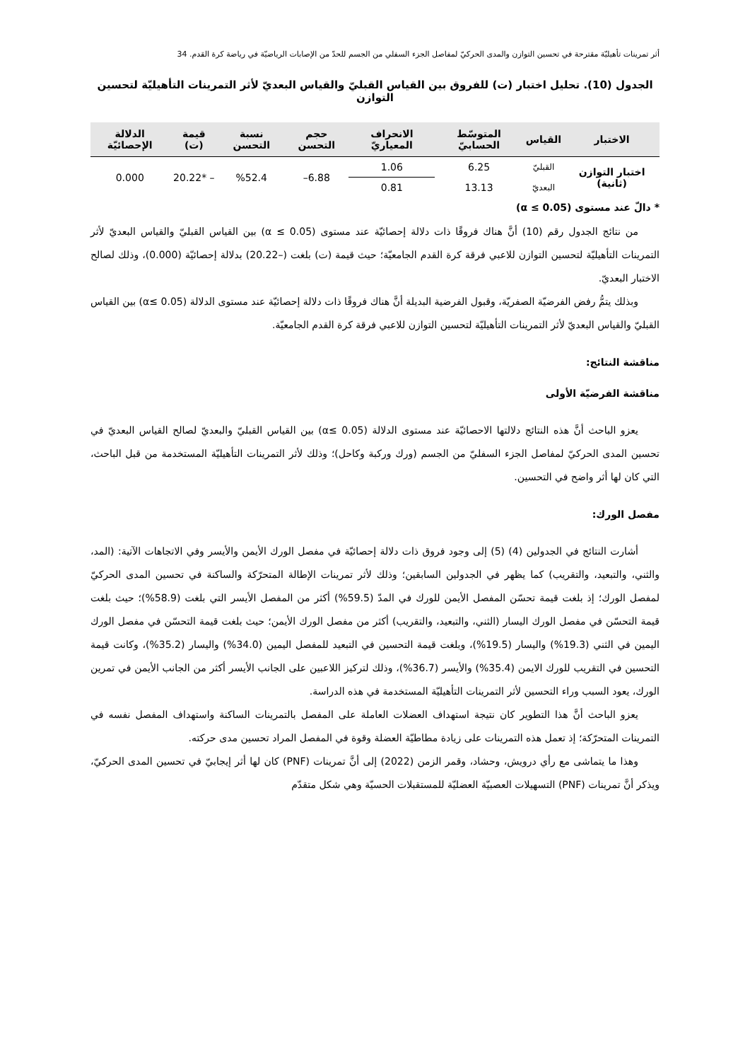أثر تمرينات تأهيليّة مقترحة في تحسين التوازن والمدى الحركيّ لمفاصل الجزء السفلي من الجسم للحدّ من الإصابات الرياضيّة في رياضة كرة القدم. 34
الجدول (10). تحليل اختبار (ت) للفروق بين القياس القبليّ والقياس البعديّ لأثر التمرينات التأهيليّة لتحسين التوازن
| الاختبار | القياس | المتوسّط الحسابيّ | الانحراف المعياريّ | حجم التحسن | نسبة التحسن | قيمة (ت) | الدلالة الإحصائيّة |
| --- | --- | --- | --- | --- | --- | --- | --- |
| اختبار التوازن (ثانية) | القبليّ | 6.25 | 1.06 | 6.88– | %52.4 | – *20.22 | 0.000 |
| | البعديّ | 13.13 | 0.81 | | | | |
* دالّ عند مستوى (α ≤ 0.05)
من نتائج الجدول رقم (10) أنَّ هناك فروقًا ذات دلالة إحصائيّة عند مستوى (α ≤ 0.05) بين القياس القبليّ والقياس البعديّ لأثر التمرينات التأهيليّة لتحسين التوازن للاعبي فرقة كرة القدم الجامعيّة؛ حيث قيمة (ت) بلغت (–20.22) بدلالة إحصائيّة (0.000)، وذلك لصالح الاختبار البعديّ.
وبذلك يتمُّ رفض الفرضيّة الصفريّة، وقبول الفرضية البديلة أنَّ هناك فروقًا ذات دلالة إحصائيّة عند مستوى الدلالة (α≤ 0.05) بين القياس القبليّ والقياس البعديّ لأثر التمرينات التأهيليّة لتحسين التوازن للاعبي فرقة كرة القدم الجامعيّة.
مناقشة النتائج:
مناقشة الفرضيّة الأولى
يعزو الباحث أنَّ هذه النتائج دلالتها الاحصائيّة عند مستوى الدلالة (α≤ 0.05) بين القياس القبليّ والبعديّ لصالح القياس البعديّ في تحسين المدى الحركيّ لمفاصل الجزء السفليّ من الجسم (ورك وركبة وكاحل)؛ وذلك لأثر التمرينات التأهيليّة المستخدمة من قبل الباحث، التي كان لها أثر واضح في التحسين.
مفصل الورك:
أشارت النتائج في الجدولين (4) (5) إلى وجود فروق ذات دلالة إحصائيّة في مفصل الورك الأيمن والأيسر وفي الاتجاهات الآتية: (المد، والثني، والتبعيد، والتقريب) كما يظهر في الجدولين السابقين؛ وذلك لأثر تمرينات الإطالة المتحرّكة والساكنة في تحسين المدى الحركيّ لمفصل الورك؛ إذ بلغت قيمة تحسّن المفصل الأيمن للورك في المدّ (59.5%) أكثر من المفصل الأيسر التي بلغت (58.9%)؛ حيث بلغت قيمة التحسّن في مفصل الورك اليسار (الثني، والتبعيد، والتقريب) أكثر من مفصل الورك الأيمن؛ حيث بلغت قيمة التحسّن في مفصل الورك اليمين في الثني (19.3%) واليسار (19.5%)، وبلغت قيمة التحسين في التبعيد للمفصل اليمين (34.0%) واليسار (35.2%)، وكانت قيمة التحسين في التقريب للورك الايمن (35.4%) والأيسر (36.7%)، وذلك لتركيز اللاعبين على الجانب الأيسر أكثر من الجانب الأيمن في تمرين الورك، يعود السبب وراء التحسين لأثر التمرينات التأهيليّة المستخدمة في هذه الدراسة.
يعزو الباحث أنَّ هذا التطوير كان نتيجة استهداف العضلات العاملة على المفصل بالتمرينات الساكنة واستهداف المفصل نفسه في التمرينات المتحرّكة؛ إذ تعمل هذه التمرينات على زيادة مطاطيّة العضلة وقوة في المفصل المراد تحسين مدى حركته.
وهذا ما يتماشى مع رأي درويش، وحشاد، وقمر الزمن (2022) إلى أنَّ تمرينات (PNF) كان لها أثر إيجابيّ في تحسين المدى الحركيّ، ويذكر أنَّ تمرينات (PNF) التسهيلات العصبيّة العضليّة للمستقبلات الحسيّة وهي شكل متقدّم